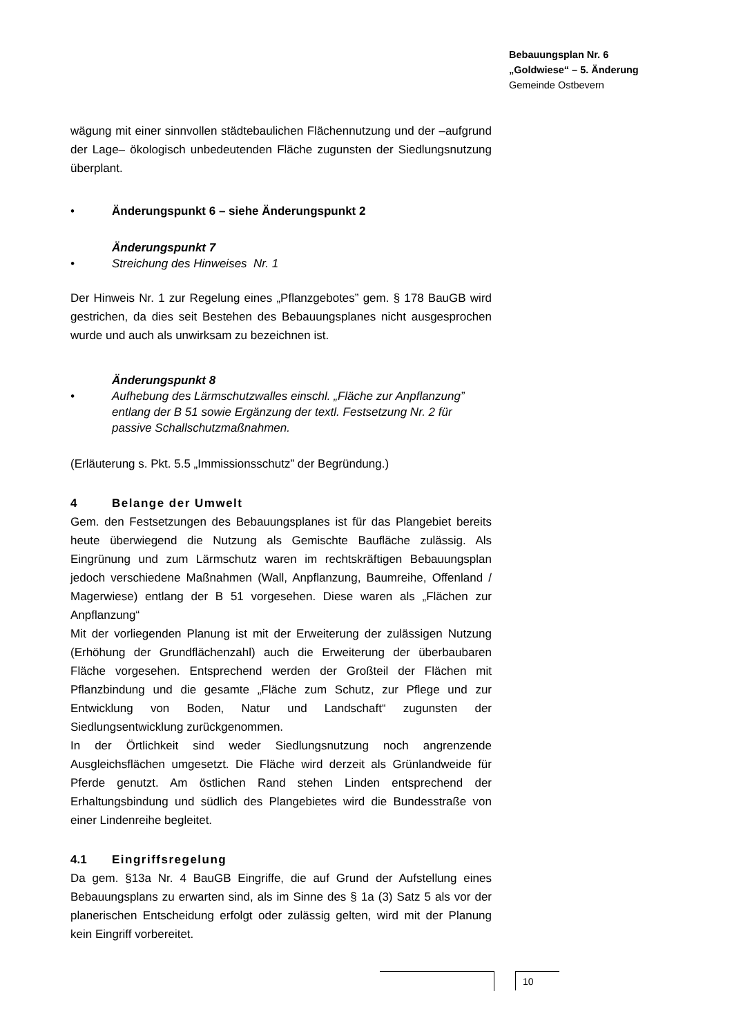Bebauungsplan Nr. 6
„Goldwiese“ – 5. Änderung
Gemeinde Ostbevern
wägung mit einer sinnvollen städtebaulichen Flächennutzung und der –aufgrund der Lage– ökologisch unbedeutenden Fläche zugunsten der Siedlungsnutzung überplant.
• Änderungspunkt 6 – siehe Änderungspunkt 2
Änderungspunkt 7
• Streichung des Hinweises Nr. 1
Der Hinweis Nr. 1 zur Regelung eines „Pflanzgebotes” gem. § 178 BauGB wird gestrichen, da dies seit Bestehen des Bebauungsplanes nicht ausgesprochen wurde und auch als unwirksam zu bezeichnen ist.
Änderungspunkt 8
• Aufhebung des Lärmschutzwalles einschl. „Fläche zur Anpflanzung” entlang der B 51 sowie Ergänzung der textl. Festsetzung Nr. 2 für passive Schallschutzmaßnahmen.
(Erläuterung s. Pkt. 5.5 „Immissionsschutz” der Begründung.)
4 Belange der Umwelt
Gem. den Festsetzungen des Bebauungsplanes ist für das Plangebiet bereits heute überwiegend die Nutzung als Gemischte Baufläche zulässig. Als Eingrünung und zum Lärmschutz waren im rechtskräftigen Bebauungsplan jedoch verschiedene Maßnahmen (Wall, Anpflanzung, Baumreihe, Offenland / Magerwiese) entlang der B 51 vorgesehen. Diese waren als „Flächen zur Anpflanzung“
Mit der vorliegenden Planung ist mit der Erweiterung der zulässigen Nutzung (Erhöhung der Grundflächenzahl) auch die Erweiterung der überbaubaren Fläche vorgesehen. Entsprechend werden der Großteil der Flächen mit Pflanzbindung und die gesamte „Fläche zum Schutz, zur Pflege und zur Entwicklung von Boden, Natur und Landschaft“ zugunsten der Siedlungsentwicklung zurückgenommen.
In der Örtlichkeit sind weder Siedlungsnutzung noch angrenzende Ausgleichsflächen umgesetzt. Die Fläche wird derzeit als Grünlandweide für Pferde genutzt. Am östlichen Rand stehen Linden entsprechend der Erhaltungsbindung und südlich des Plangebietes wird die Bundesstraße von einer Lindenreihe begleitet.
4.1 Eingriffsregelung
Da gem. §13a Nr. 4 BauGB Eingriffe, die auf Grund der Aufstellung eines Bebauungsplans zu erwarten sind, als im Sinne des § 1a (3) Satz 5 als vor der planerischen Entscheidung erfolgt oder zulässig gelten, wird mit der Planung kein Eingriff vorbereitet.
10